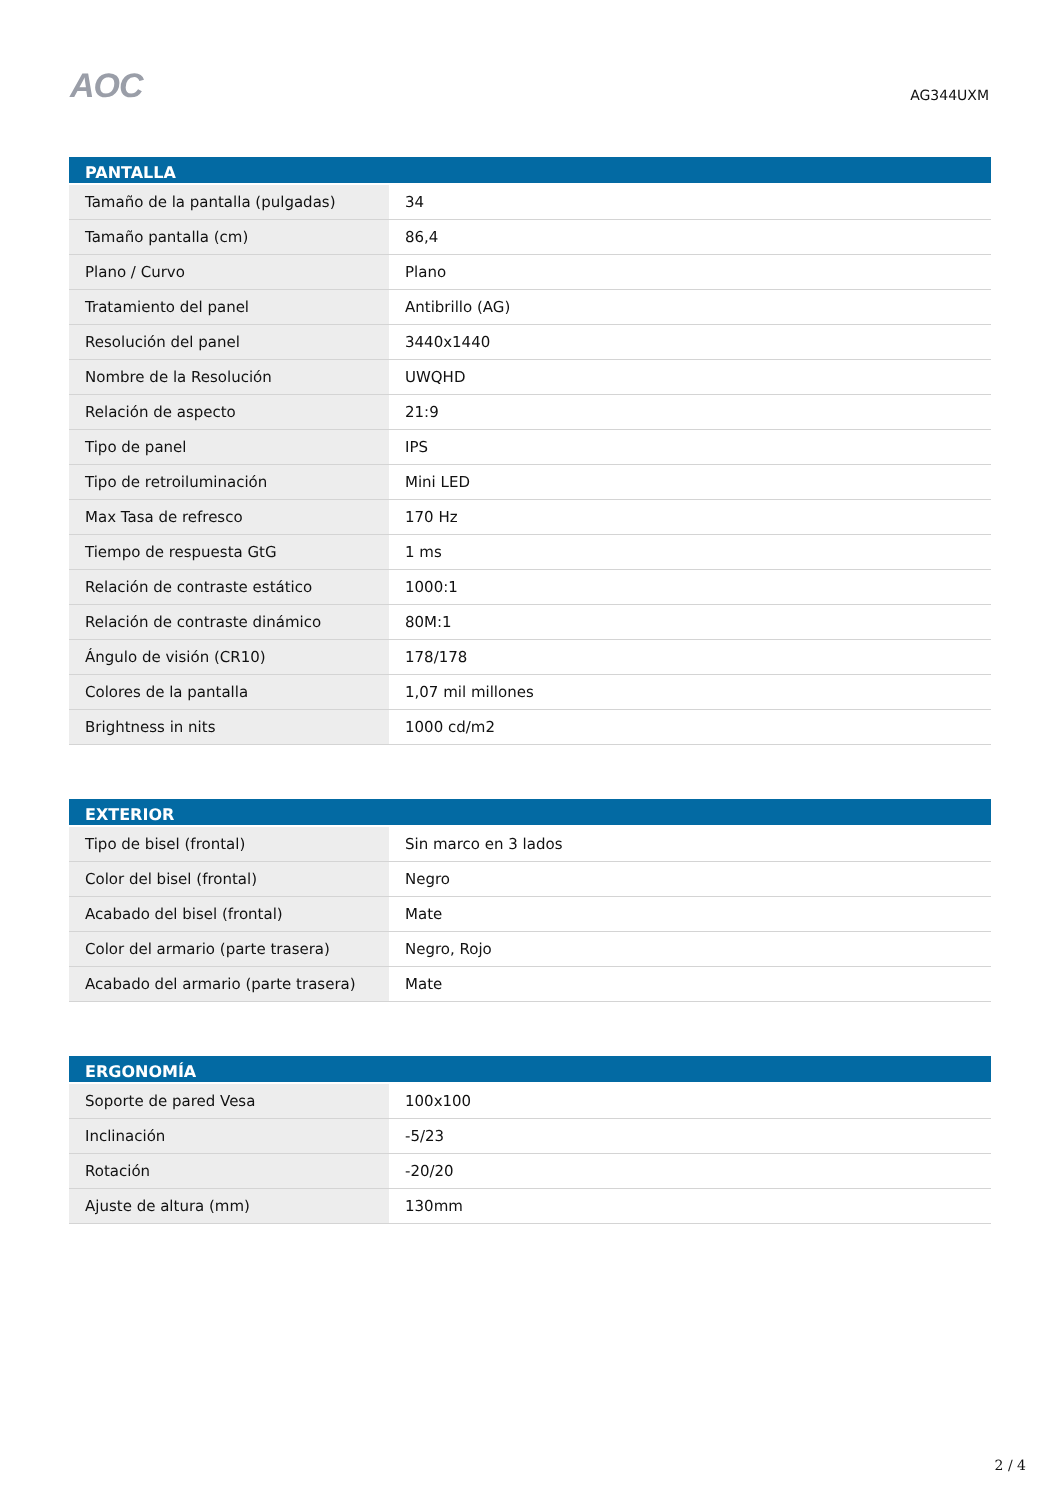AOC
AG344UXM
| PANTALLA | |
| --- | --- |
| Tamaño de la pantalla (pulgadas) | 34 |
| Tamaño pantalla (cm) | 86,4 |
| Plano / Curvo | Plano |
| Tratamiento del panel | Antibrillo (AG) |
| Resolución del panel | 3440x1440 |
| Nombre de la Resolución | UWQHD |
| Relación de aspecto | 21:9 |
| Tipo de panel | IPS |
| Tipo de retroiluminación | Mini LED |
| Max Tasa de refresco | 170 Hz |
| Tiempo de respuesta GtG | 1 ms |
| Relación de contraste estático | 1000:1 |
| Relación de contraste dinámico | 80M:1 |
| Ángulo de visión (CR10) | 178/178 |
| Colores de la pantalla | 1,07 mil millones |
| Brightness in nits | 1000 cd/m2 |
| EXTERIOR | |
| --- | --- |
| Tipo de bisel (frontal) | Sin marco en 3 lados |
| Color del bisel (frontal) | Negro |
| Acabado del bisel (frontal) | Mate |
| Color del armario (parte trasera) | Negro, Rojo |
| Acabado del armario (parte trasera) | Mate |
| ERGONOMÍA | |
| --- | --- |
| Soporte de pared Vesa | 100x100 |
| Inclinación | -5/23 |
| Rotación | -20/20 |
| Ajuste de altura (mm) | 130mm |
2 / 4